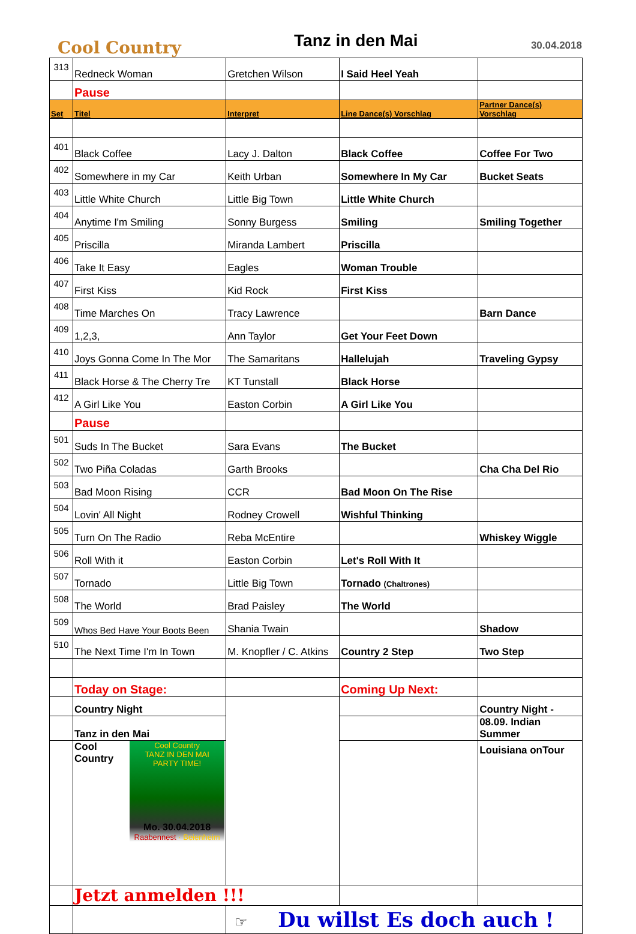Cool Country
Tanz in den Mai
30.04.2018
| 313 | Redneck Woman | Gretchen Wilson | I Said Heel Yeah | |
| | Pause | | | |
| Set | Titel | Interpret | Line Dance(s) Vorschlag | Partner Dance(s) Vorschlag |
| 401 | Black Coffee | Lacy J. Dalton | Black Coffee | Coffee For Two |
| 402 | Somewhere in my Car | Keith Urban | Somewhere In My Car | Bucket Seats |
| 403 | Little White Church | Little Big Town | Little White Church | |
| 404 | Anytime I'm Smiling | Sonny Burgess | Smiling | Smiling Together |
| 405 | Priscilla | Miranda Lambert | Priscilla | |
| 406 | Take It Easy | Eagles | Woman Trouble | |
| 407 | First Kiss | Kid Rock | First Kiss | |
| 408 | Time Marches On | Tracy Lawrence | | Barn Dance |
| 409 | 1,2,3, | Ann Taylor | Get Your Feet Down | |
| 410 | Joys Gonna Come In The Mor | The Samaritans | Hallelujah | Traveling Gypsy |
| 411 | Black Horse & The Cherry Tre | KT Tunstall | Black Horse | |
| 412 | A Girl Like You | Easton Corbin | A Girl Like You | |
| | Pause | | | |
| 501 | Suds In The Bucket | Sara Evans | The Bucket | |
| 502 | Two Piña Coladas | Garth Brooks | | Cha Cha Del Rio |
| 503 | Bad Moon Rising | CCR | Bad Moon On The Rise | |
| 504 | Lovin' All Night | Rodney Crowell | Wishful Thinking | |
| 505 | Turn On The Radio | Reba McEntire | | Whiskey Wiggle |
| 506 | Roll With it | Easton Corbin | Let's Roll With It | |
| 507 | Tornado | Little Big Town | Tornado (Chaltrones) | |
| 508 | The World | Brad Paisley | The World | |
| 509 | Whos Bed Have Your Boots Been | Shania Twain | | Shadow |
| 510 | The Next Time I'm In Town | M. Knopfler / C. Atkins | Country 2 Step | Two Step |
| | Today on Stage: | | Coming Up Next: | |
| | Country Night | | | Country Night - |
| | Tanz in den Mai | | | 08.09. Indian Summer |
| | Cool Country Cool Country TANZ IN DEN MAI PARTY TIME! Mo. 30.04.2018 Raabennest · Beienheim | | | Louisiana onTour |
| | Jetzt anmelden !!! | | | |
| | | ☞ Du willst Es doch auch ! | | |